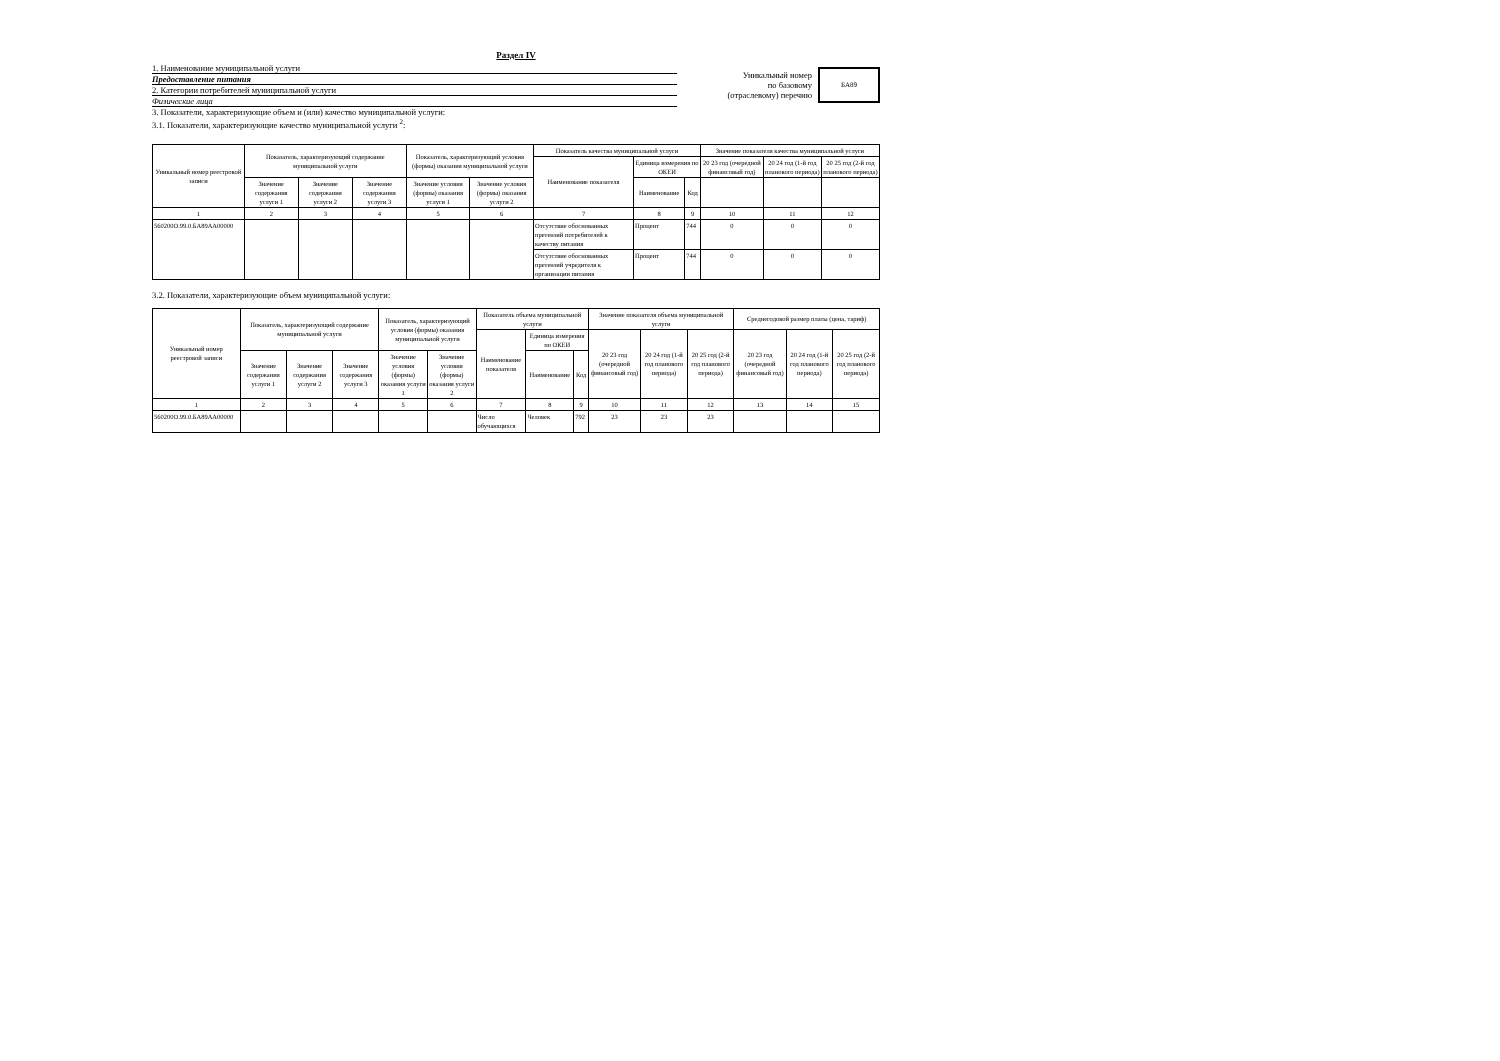Раздел IV
1. Наименование муниципальной услуги
Предоставление питания
2. Категории потребителей муниципальной услуги
Физические лица
Уникальный номер
по базовому
(отраслевому) перечню
БА89
3. Показатели, характеризующие объем и (или) качество муниципальной услуги:
3.1. Показатели, характеризующие качество муниципальной услуги <sup>2</sup>:
| Уникальный номер реестровой записи | Показатель, характеризующий содержание муниципальной услуги | | | Показатель, характеризующий условия (формы) оказания муниципальной услуги | | Показатель качества муниципальной услуги | | | Значение показателя качества муниципальной услуги | | |
| --- | --- | --- | --- | --- | --- | --- | --- | --- | --- | --- | --- |
| | | | | | | Наименование показателя | Единица измерения по ОКЕИ | | 20 23 год (очередной финансовый год) | 20 24 год (1-й год планового периода) | 20 25 год (2-й год планового периода) |
| | Значение содержания услуги 1 | Значение содержания услуги 2 | Значение содержания услуги 3 | Значение условия (формы) оказания услуги 1 | Значение условия (формы) оказания услуги 2 | | Наименование | Код | | | |
| 1 | 2 | 3 | 4 | 5 | 6 | 7 | 8 | 9 | 10 | 11 | 12 |
| 560200О.99.0.БА89АА00000 | | | | | | Отсутствие обоснованных претензий потребителей к качеству питания | Процент | 744 | 0 | 0 | 0 |
| | | | | | | Отсутствие обоснованных претензий учредителя к организации питания | Процент | 744 | 0 | 0 | 0 |
3.2. Показатели, характеризующие объем муниципальной услуги:
| Уникальный номер реестровой записи | Показатель, характеризующий содержание муниципальной услуги | | | Показатель, характеризующий условия (формы) оказания муниципальной услуги | | Показатель объема муниципальной услуги | | | Значение показателя объема муниципальной услуги | | | Среднегодовой размер платы (цена, тариф) | | |
| --- | --- | --- | --- | --- | --- | --- | --- | --- | --- | --- | --- | --- | --- | --- |
| | | | | | | Наименование показателя | Единица измерения по ОКЕИ | | 20 23 год (очередной финансовый год) | 20 24 год (1-й год планового периода) | 20 25 год (2-й год планового периода) | 20 23 год (очередной финансовый год) | 20 24 год (1-й год планового периода) | 20 25 год (2-й год планового периода) |
| | Значение содержания услуги 1 | Значение содержания услуги 2 | Значение содержания услуги 3 | Значение условия (формы) оказания услуги 1 | Значение условия (формы) оказания услуги 2 | | Наименование | Код | | | | | | |
| 1 | 2 | 3 | 4 | 5 | 6 | 7 | 8 | 9 | 10 | 11 | 12 | 13 | 14 | 15 |
| 560200О.99.0.БА89АА00000 | | | | | | Число обучающихся | Человек | 792 | 23 | 23 | 23 | | | |